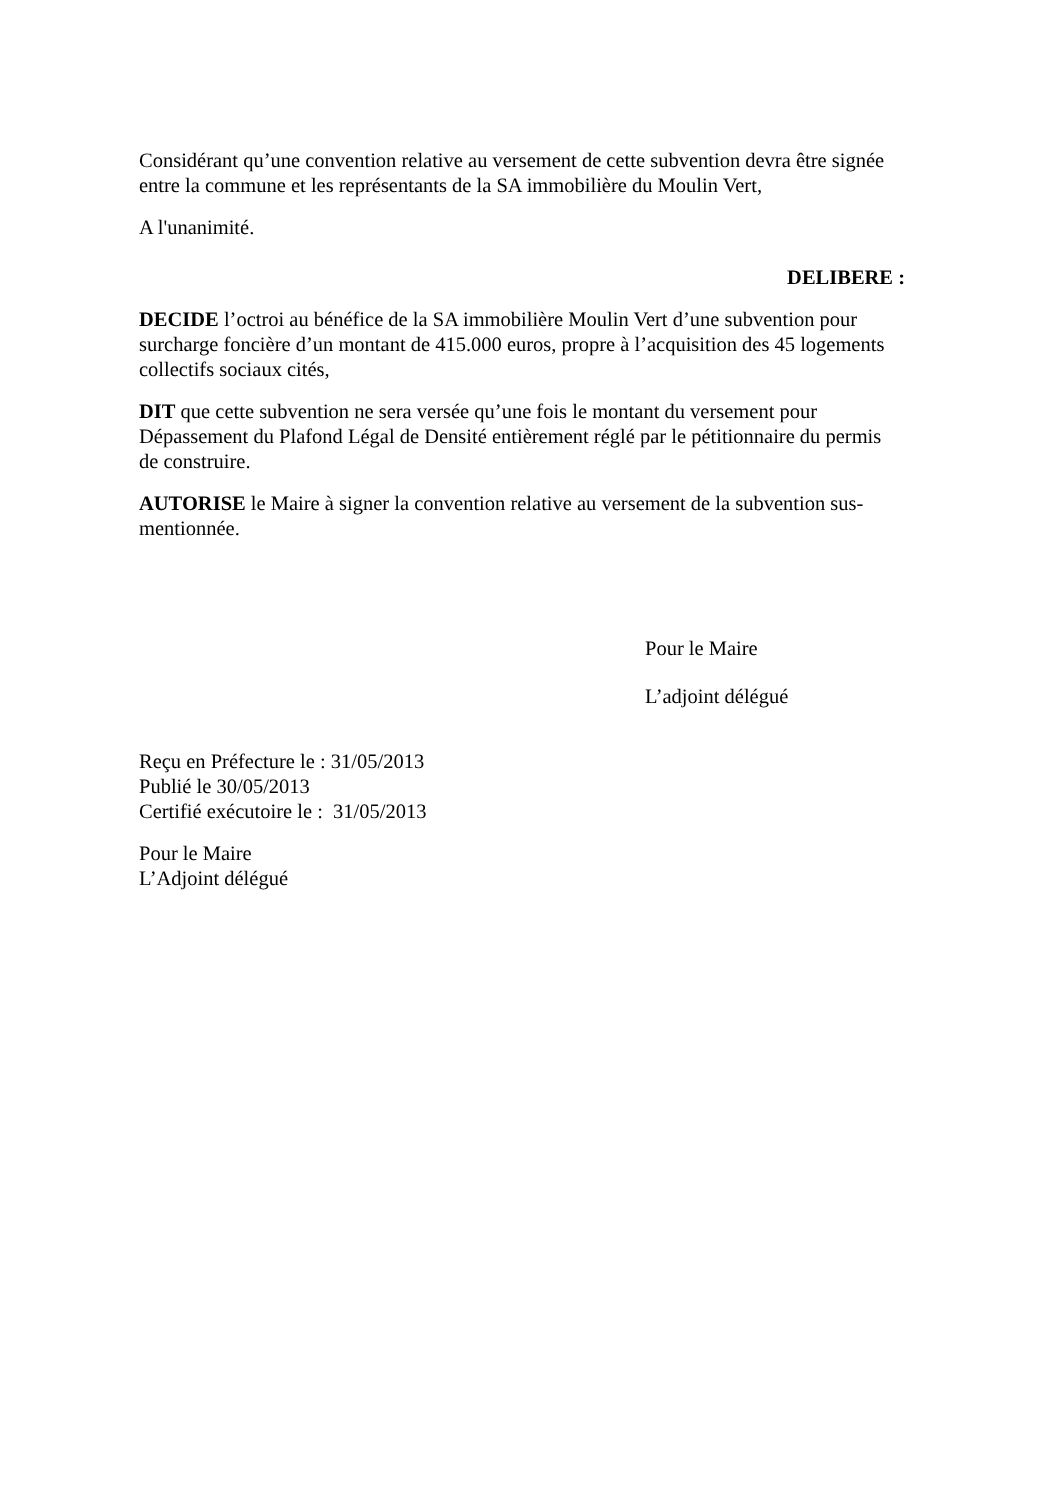Considérant qu’une convention relative au versement de cette subvention devra être signée entre la commune et les représentants de la SA immobilière du Moulin Vert,
A l'unanimité.
DELIBERE :
DECIDE l’octroi au bénéfice de la SA immobilière Moulin Vert d’une subvention pour surcharge foncière d’un montant de 415.000 euros, propre à l’acquisition des 45 logements collectifs sociaux cités,
DIT que cette subvention ne sera versée qu’une fois le montant du versement pour Dépassement du Plafond Légal de Densité entièrement réglé par le pétitionnaire du permis de construire.
AUTORISE le Maire à signer la convention relative au versement de la subvention sus-mentionnée.
Pour le Maire
L’adjoint délégué
Reçu en Préfecture le : 31/05/2013
Publié le 30/05/2013
Certifié exécutoire le : 31/05/2013
Pour le Maire
L’Adjoint délégué